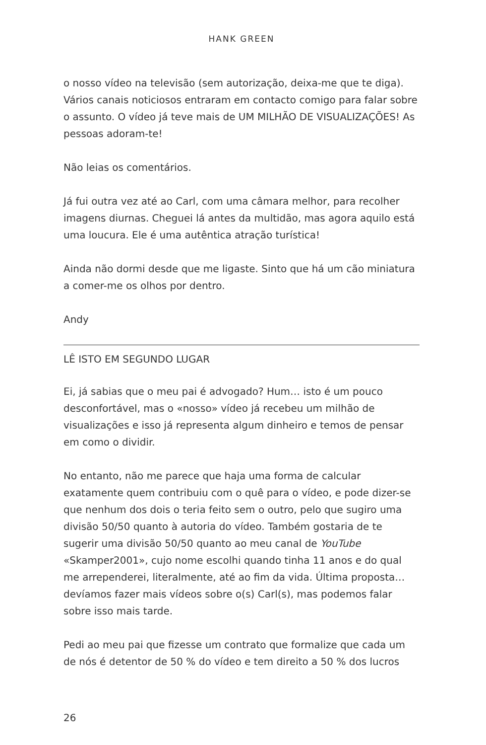HANK GREEN
o nosso vídeo na televisão (sem autorização, deixa-me que te diga). Vários canais noticiosos entraram em contacto comigo para falar sobre o assunto. O vídeo já teve mais de UM MILHÃO DE VISUALIZAÇÕES! As pessoas adoram-te!
Não leias os comentários.
Já fui outra vez até ao Carl, com uma câmara melhor, para recolher imagens diurnas. Cheguei lá antes da multidão, mas agora aquilo está uma loucura. Ele é uma autêntica atração turística!
Ainda não dormi desde que me ligaste. Sinto que há um cão miniatura a comer-me os olhos por dentro.
Andy
LÊ ISTO EM SEGUNDO LUGAR
Ei, já sabias que o meu pai é advogado? Hum… isto é um pouco desconfortável, mas o «nosso» vídeo já recebeu um milhão de visualizações e isso já representa algum dinheiro e temos de pensar em como o dividir.
No entanto, não me parece que haja uma forma de calcular exatamente quem contribuiu com o quê para o vídeo, e pode dizer-se que nenhum dos dois o teria feito sem o outro, pelo que sugiro uma divisão 50/50 quanto à autoria do vídeo. Também gostaria de te sugerir uma divisão 50/50 quanto ao meu canal de YouTube «Skamper2001», cujo nome escolhi quando tinha 11 anos e do qual me arrependerei, literalmente, até ao fim da vida. Última proposta… devíamos fazer mais vídeos sobre o(s) Carl(s), mas podemos falar sobre isso mais tarde.
Pedi ao meu pai que fizesse um contrato que formalize que cada um de nós é detentor de 50 % do vídeo e tem direito a 50 % dos lucros
26